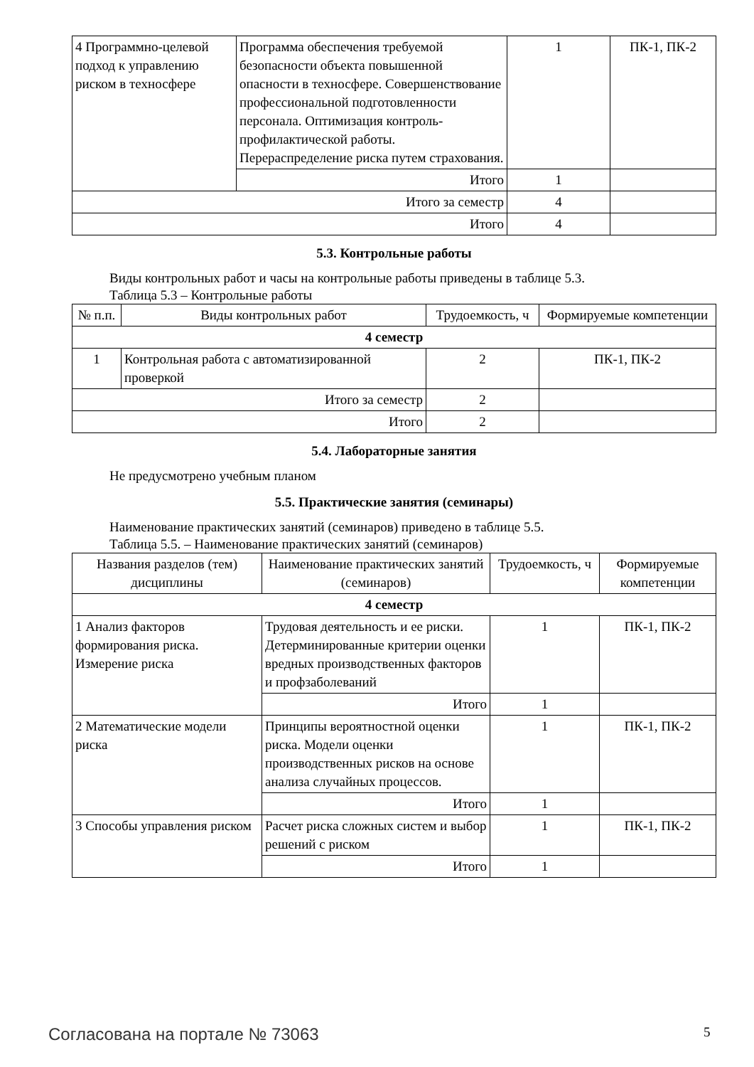| 4 Программно-целевой подход к управлению риском в техносфере | Программа обеспечения требуемой безопасности объекта повышенной опасности в техносфере. Совершенствование профессиональной подготовленности персонала. Оптимизация контроль-профилактической работы. Перераспределение риска путем страхования. | 1 | ПК-1, ПК-2 |
| | Итого | 1 | |
| Итого за семестр | | 4 | |
| Итого | | 4 | |
5.3. Контрольные работы
Виды контрольных работ и часы на контрольные работы приведены в таблице 5.3.
Таблица 5.3 – Контрольные работы
| № п.п. | Виды контрольных работ | Трудоемкость, ч | Формируемые компетенции |
| --- | --- | --- | --- |
| 4 семестр | | | |
| 1 | Контрольная работа с автоматизированной проверкой | 2 | ПК-1, ПК-2 |
| Итого за семестр | | 2 | |
| Итого | | 2 | |
5.4. Лабораторные занятия
Не предусмотрено учебным планом
5.5. Практические занятия (семинары)
Наименование практических занятий (семинаров) приведено в таблице 5.5.
Таблица 5.5. – Наименование практических занятий (семинаров)
| Названия разделов (тем) дисциплины | Наименование практических занятий (семинаров) | Трудоемкость, ч | Формируемые компетенции |
| --- | --- | --- | --- |
| 4 семестр | | | |
| 1 Анализ факторов формирования риска. Измерение риска | Трудовая деятельность и ее риски. Детерминированные критерии оценки вредных производственных факторов и профзаболеваний | 1 | ПК-1, ПК-2 |
| | Итого | 1 | |
| 2 Математические модели риска | Принципы вероятностной оценки риска. Модели оценки производственных рисков на основе анализа случайных процессов. | 1 | ПК-1, ПК-2 |
| | Итого | 1 | |
| 3 Способы управления риском | Расчет риска сложных систем и выбор решений с риском | 1 | ПК-1, ПК-2 |
| | Итого | 1 | |
Согласована на портале № 73063 5